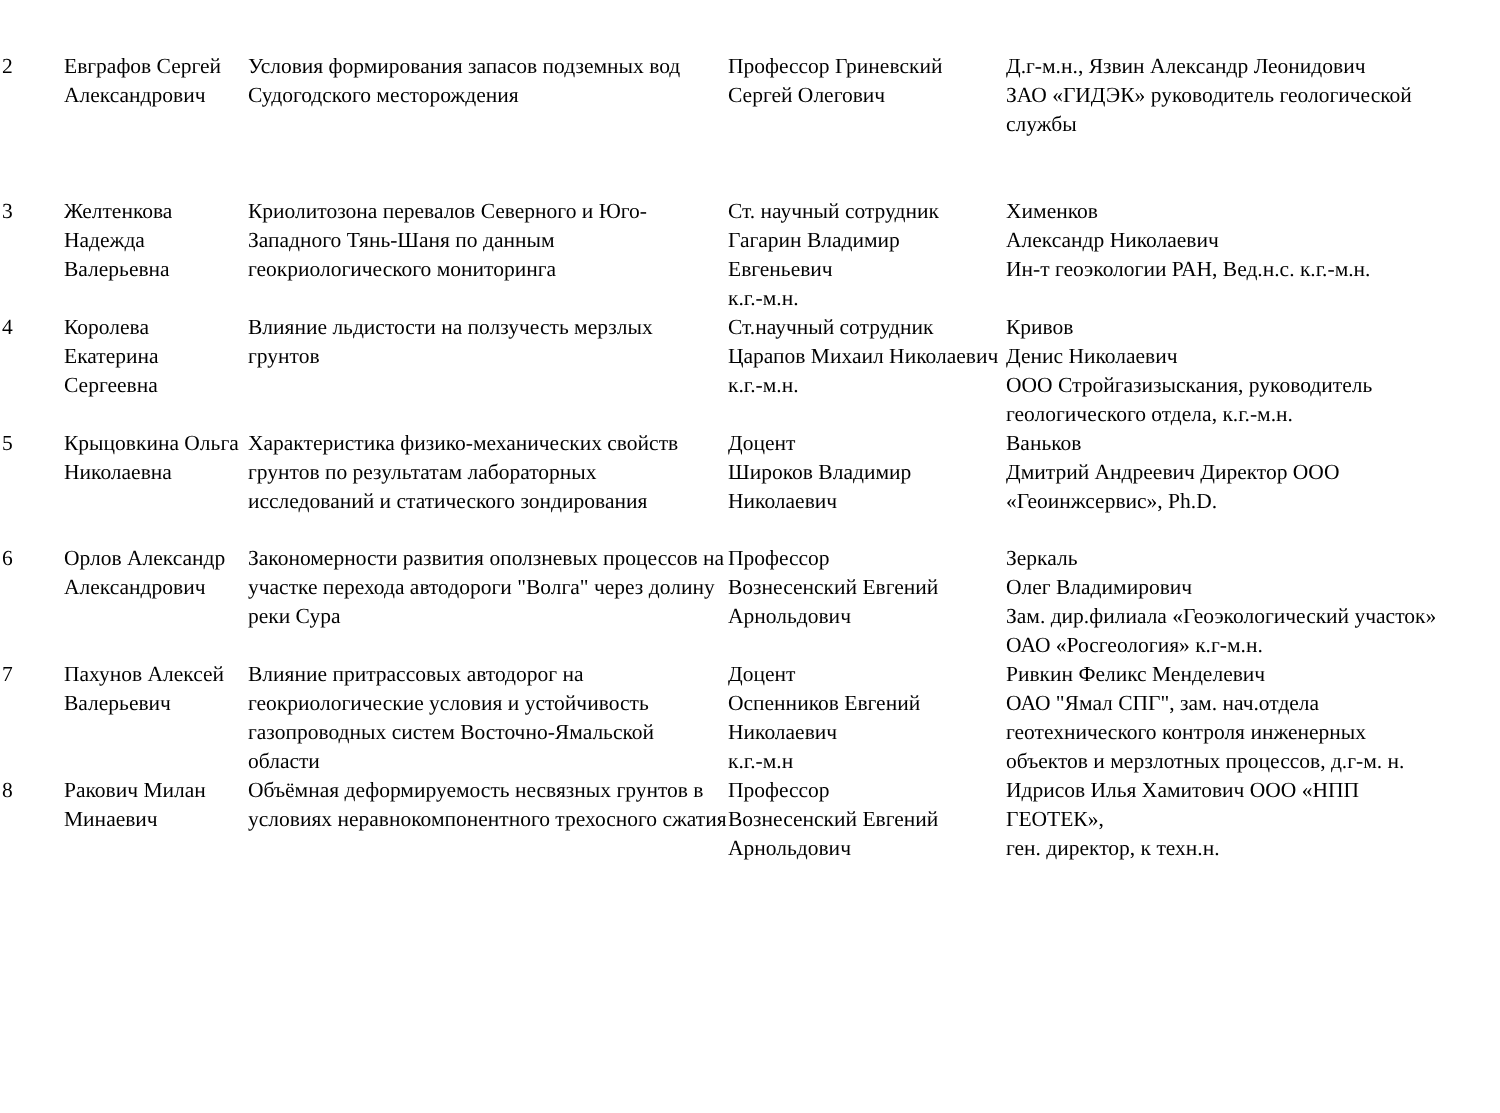| 2 | Евграфов Сергей Александрович | Условия формирования запасов подземных вод Судогодского месторождения | Профессор Гриневский Сергей Олегович | Д.г-м.н., Язвин Александр Леонидович ЗАО «ГИДЭК» руководитель геологической службы |
| 3 | Желтенкова Надежда Валерьевна | Криолитозона перевалов Северного и Юго-Западного Тянь-Шаня по данным геокриологического мониторинга | Ст. научный сотрудник Гагарин Владимир Евгеньевич к.г.-м.н. | Хименков Александр Николаевич Ин-т геоэкологии РАН, Вед.н.с. к.г.-м.н. |
| 4 | Королева Екатерина Сергеевна | Влияние льдистости на ползучесть мерзлых грунтов | Ст.научный сотрудник Царапов Михаил Николаевич к.г.-м.н. | Кривов Денис Николаевич ООО Стройгазизыскания, руководитель геологического отдела, к.г.-м.н. |
| 5 | Крыцовкина Ольга Николаевна | Характеристика физико-механических свойств грунтов по результатам лабораторных исследований и статического зондирования | Доцент Широков Владимир Николаевич | Ваньков Дмитрий Андреевич Директор ООО «Геоинжсервис», Ph.D. |
| 6 | Орлов Александр Александрович | Закономерности развития оползневых процессов на участке перехода автодороги "Волга" через долину реки Сура | Профессор Вознесенский Евгений Арнольдович | Зеркаль Олег Владимирович Зам. дир.филиала «Геоэкологический участок» ОАО «Росгеология» к.г-м.н. |
| 7 | Пахунов Алексей Валерьевич | Влияние притрассовых автодорог на геокриологические условия и устойчивость газопроводных систем Восточно-Ямальской области | Доцент Оспенников Евгений Николаевич к.г.-м.н | Ривкин Феликс Менделевич ОАО "Ямал СПГ", зам. нач.отдела геотехнического контроля инженерных объектов и мерзлотных процессов, д.г-м. н. |
| 8 | Ракович Милан Минаевич | Объёмная деформируемость несвязных грунтов в условиях неравнокомпонентного трехосного сжатия | Профессор Вознесенский Евгений Арнольдович | Идрисов Илья Хамитович ООО «НПП ГЕОТЕК», ген. директор, к техн.н. |